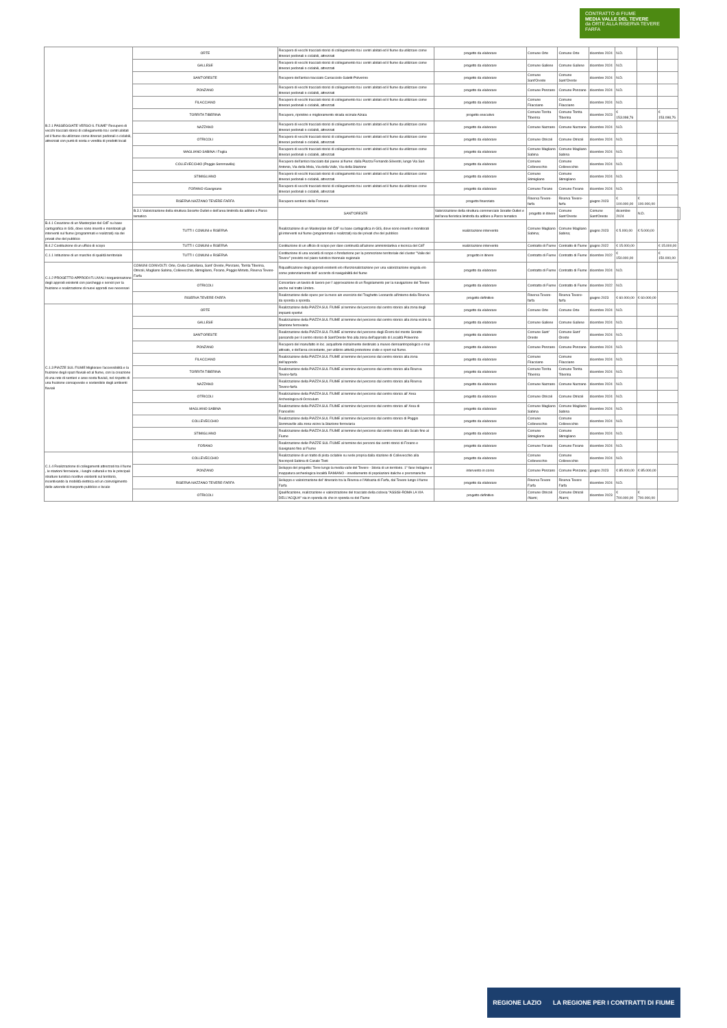CONTRATTO di FIUME
MEDIA VALLE DEL TEVERE
da ORTE ALLA RISERVA TEVERE FARFA
| B.2.1 PASSEGGIATE VERSO IL FIUME" Recupero di vecchi tracciati storici di collegamento tra i centri abitati ed il fiume da utilizzare come itinerari pedonali o ciclabili, attrezzati con punti di sosta e vendita di prodotti locali | ORTE | Recupero di vecchi tracciati storici di collegamento tra i centri abitati ed il fiume da utilizzare come itinerari pedonali o ciclabili, attrezzati | progetto da elaborare | Comune Orte | Comune Orte | dicembre 2024 | N.D. | | | |
| | GALLESE | Recupero di vecchi tracciati storici di collegamento tra i centri abitati ed il fiume da utilizzare come itinerari pedonali o ciclabili, attrezzati | progetto da elaborare | Comune Gallese | Comune Gallese | dicembre 2024 | N.D. | | | |
| | SANT'ORESTE | Recupero dell'antico tracciato Carracciolo-Saletti-Polverino | progetto da elaborare | Comune Sant'Oreste | Comune Sant'Oreste | dicembre 2024 | N.D. | | | |
| | PONZANO | Recupero di vecchi tracciati storici di collegamento tra i centri abitati ed il fiume da utilizzare come itinerari pedonali o ciclabili, attrezzati | progetto da elaborare | Comune Ponzano | Comune Ponzano | dicembre 2024 | N.D. | | | |
| | FILACCIANO | Recupero di vecchi tracciati storici di collegamento tra i centri abitati ed il fiume da utilizzare come itinerari pedonali o ciclabili, attrezzati | progetto da elaborare | Comune Filacciano | Comune Filacciano | dicembre 2024 | N.D. | | | |
| | TORRITA TIBERINA | Recupero, ripristino e miglioramento strada vicinale Alzaia | progetto esecutivo | Comune Torrita Tiberina | Comune Torrita Tiberina | dicembre 2023 | € 153.098,76 | | € 153.098,76 | |
| | NAZZANO | Recupero di vecchi tracciati storici di collegamento tra i centri abitati ed il fiume da utilizzare come itinerari pedonali o ciclabili, attrezzati | progetto da elaborare | Comune Nazzano | Comune Nazzano | dicembre 2024 | N.D. | | | |
| | OTRICOLI | Recupero di vecchi tracciati storici di collegamento tra i centri abitati ed il fiume da utilizzare come itinerari pedonali o ciclabili, attrezzati | progetto da elaborare | Comune Otricoli | Comune Otricoli | dicembre 2024 | N.D. | | | |
| | MAGLIANO SABINA / Foglia | Recupero di vecchi tracciati storici di collegamento tra i centri abitati ed il fiume da utilizzare come itinerari pedonali o ciclabili, attrezzati | progetto da elaborare | Comune Magliano Sabina | Comune Magliano Sabina | dicembre 2024 | N.D. | | | |
| | COLLEVECCHIO (Poggio Sommavilla) | Recupero dell'antico tracciato dal paese al fiume: dalla Piazza Fernando Silvestri, lungo Via San Antonio, Via della Mola, Via della Valle, Via della Stazione | progetto da elaborare | Comune Collevecchio | Comune Collevecchio | dicembre 2024 | N.D. | | | |
| | STIMIGLIANO | Recupero di vecchi tracciati storici di collegamento tra i centri abitati ed il fiume da utilizzare come itinerari pedonali o ciclabili, attrezzati | progetto da elaborare | Comune Stimigliano | Comune Stimigliano | dicembre 2024 | N.D. | | | |
| | FORANO /Gavignano | Recupero di vecchi tracciati storici di collegamento tra i centri abitati ed il fiume da utilizzare come itinerari pedonali o ciclabili, attrezzati | progetto da elaborare | Comune Forano | Comune Forano | dicembre 2024 | N.D. | | | |
| | RISERVA NAZZANO TEVERE-FARFA | Recupero sentiero della Fornace | progetto finanziato | Riserva Tevere-farfa | Riserva Tevere-farfa | giugno 2023 | € 100.000,00 | € 100.000,00 | | |
| | B.3.1 Valorizzazione della struttura Sorатte Outlet e dell'area limitrofa da adibire a Parco tematico | SANT'ORESTE | Valorizzazione della struttura commerciale Soratte Outlet e dell'area fieristica limitrofa da adibire a Parco tematico | progetto in itinere | Comune Sant'Oreste | Comune Sant'Oreste | dicembre 2024 | N.D. | | |
| B.4.1 Creazione di un Masterplan del CdF su base cartografica in GIS, dove sono inseriti e monitorati gli interventi sul fiume (programmati e realizzati) sia dei privati che del pubblico | TUTTI I COMUNI e RISERVA | Realizzazione di un Masterplan del CdF su base cartografica in GIS, dove sono inseriti e monitorati gli interventi sul fiume (programmati e realizzati) sia dei privati che del pubblico | realizzazione intervento | Comune Magliano Sabina; | Comune Magliano Sabina; | giugno 2023 | € 5.000,00 | € 5.000,00 | | |
| B.4.2 Costituzione di un ufficio di scopo | TUTTI I COMUNI e RISERVA | Costituzione di un ufficio di scopo per dare continuità all'azione amministartiva e tecnica del CdF | realizzazione intervento | Contratto di Fiume | Contratto di Fiume | giugno 2022 | € 15.000,00 | | € 15.000,00 | |
| C.1.1 Istituzione di un marchio di qualità territoriale | TUTTI I COMUNI e RISERVA | Costituzione di una società di scopo o fondazione per la promozione territoriale del cluster "Valle del Tevere" previsto nel piano turistico triennale regionale | progetto in itinere | Contratto di Fiume | Contratto di Fiume | dicembre 2022 | € 150.000,00 | | € 150.000,00 | |
| C.1.2 PROGETTO APPRODI FLUVIALI riorganizzazione degli approdi esistenti con parcheggi e servizi per la fruizione e realizzazione di nuovi approdi ove necessari | COMUNI COINVOLTI: Orte, Civita Castellana, Sant' Oreste, Ponzano, Torrita Tiberina, Otricoli, Magliano Sabina, Collevecchio, Stimigliano, Forano, Poggio Mirteto, Riserva Tevere-Farfa | Riqualificazione degli approdi esistenti e/o rifunzionalizzazione per una valorizzazione singola e/o come potenziamento dell' accordo di navigabilità del fiume | progetto da elaborare | Contratto di Fiume | Contratto di Fiume | dicembre 2024 | N.D. | | | |
| | OTRICOLI | Concertare un tavolo di lavoro per l' approvazione di un Regolamento per la navigazione del Tevere anche nel tratto Umbro. | progetto da elaborare | Contratto di Fiume | Contratto di Fiume | dicembre 2022 | N.D. | | | |
| | RISERVA TEVERE-FARFA | Realizzazione delle opere per la mess ain esercizio del Traghetto Leonardo all'interno della Riserva da sponda a sponda. | progetto definitivo | Riserva Tevere-farfa | Riserva Tevere-farfa | giugno 2023 | € 60.000,00 | € 60.000,00 | | |
| C.1.3 PIAZZE SUL FIUME Migliorare l'accessibilità e la fruizione degli spazi fluviali ed al fiume, con la creazione di una rete di sentieri e aree sosta fluviali, nel rispetto di una fruizione consapevole e sostenibile degli ambienti fluviali | ORTE | Realizzazione della PIAZZA SUL FIUME al termine del percorso dal centro storico alla zona degli impianti sportivi | progetto da elaborare | Comune Orte | Comune Orte | dicembre 2024 | N.D. | | | |
| | GALLESE | Realizzazione della PIAZZA SUL FIUME al termine del percorso dal centro storico alla zona vicino la Stazione ferroviaria | progetto da elaborare | Comune Gallese | Comune Gallese | dicembre 2024 | N.D. | | | |
| | SANT'ORESTE | Realizzazione della PIAZZA SUL FIUME al termine del percorso degli Eremi del monte Soratte passando per il centro storico di Sant'Oreste fino alla zona dell'approdo di Località Polverino | progetto da elaborare | Comune Sant' Oreste | Comune Sant' Oreste | dicembre 2024 | N.D. | | | |
| | PONZANO | Recupero del manufatto in loc. acquaforte inizialmente destinato a museo demoantropologico e mai attivato, e dell'area circostante, per utilizzo attività protezione civile e sport sul fiume. | progetto da elaborare | Comune Ponzano | Comune Ponzano | dicembre 2024 | N.D. | | | |
| | FILACCIANO | Realizzazione della PIAZZA SUL FIUME al termine del percorso dal centro storico alla zona dell'approdo | progetto da elaborare | Comune Filacciano | Comune Filacciano | dicembre 2024 | N.D. | | | |
| | TORRITA TIBERINA | Realizzazione della PIAZZA SUL FIUME al termine del percorso dal centro storico alla Riserva Tevere-farfa | progetto da elaborare | Comune Torrita Tiberina | Comune Torrita Tiberina | dicembre 2024 | N.D. | | | |
| | NAZZANO | Realizzazione della PIAZZA SUL FIUME al termine del percorso dal centro storico alla Riserva Tevere-farfa | progetto da elaborare | Comune Nazzano | Comune Nazzano | dicembre 2024 | N.D. | | | |
| | OTRICOLI | Realizzazione della PIAZZA SUL FIUME al termine del percorso dal centro storico all' Area Archeologica di Ocriculum | progetto da elaborare | Comune Otricoli | Comune Otricoli | dicembre 2024 | N.D. | | | |
| | MAGLIANO SABINA | Realizzazione della PIAZZA SUL FIUME al termine del percorso dal centro storico all' Area di Francellini | progetto da elaborare | Comune Magliano Sabina | Comune Magliano Sabina | dicembre 2024 | N.D. | | | |
| | COLLEVECCHIO | Realizzazione della PIAZZA SUL FIUME al termine del percorso dal centro storico di Poggio Sommaville alla zona vicino la Stazione ferroviaria | progetto da elaborare | Comune Collevecchio | Comune Collevecchio | dicembre 2024 | N.D. | | | |
| | STIMIGLIANO | Realizzazione della PIAZZA SUL FIUME al termine del percorso dal centro storico allo Scalo fino al Fiume | progetto da elaborare | Comune Stimigliano | Comune Stimigliano | dicembre 2024 | N.D. | | | |
| | FORANO | Realizzazione delle PIAZZE SUL FIUME al termine dei percorsi dai centri storici di Forano e Gavignano fino al Fiume | progetto da elaborare | Comune Forano | Comune Forano | dicembre 2024 | N.D. | | | |
| C.1.4 Realizzazione di collegamenti attrezzati tra il fiume , le stazioni ferroviarie, i luoghi culturali e tra le principali strutture turistico ricettive esistenti sul territorio, incentivando la mobilità elettrica ed un coinvolgimento delle aziende di trasporto pubblico e locale | COLLEVECCHIO | Realizzazione di un tratto di pista ciclabile su sede propria dalla stazione di Collevecchio alla Necropoli Sabina di Casale Tosti | progetto da elaborare | Comune Collevecchio | Comune Collevecchio | dicembre 2024 | N.D. | | | |
| | PONZANO | Sviluppo del progetto: Terre lungo la media valle del Tevere - Storia di un territorio. 1° fase Indagine e mappatura archeologica località RAMIANO - insediamento di popolazioni italiche e preromaniche | intervento in corso | Comune Ponzano | Comune Ponzano; | giugno 2023 | € 85.000,00 | € 85.000,00 | | |
| | RISERVA NAZZANO TEVERE-FARFA | Sviluppo e valorizzazione del' itinerario tra la Riserva e l'Abbazia di Farfa, dal Tevere lungo il fiume Farfa | progetto da elaborare | Riserva Tevere Farfa | Riserva Tevere Farfa | dicembre 2024 | N.D. | | | |
| | OTRICOLI | Qaulificazione, realizzazione e valorizzazione del tracciato della ciclovia "ASSISI-ROMA LA VIA DELL'ACQUA" sia in sponda dx che in sponda sx del Fiume | progetto definitivo | Comune Otricoli /Narni; | Comune Otricoli /Narni; | dicembre 2023 | € 700.000,00 | € 700.000,00 | | |
REGIONE LAZIO LA REGIONE PER I CONTRATTI DI FIUME